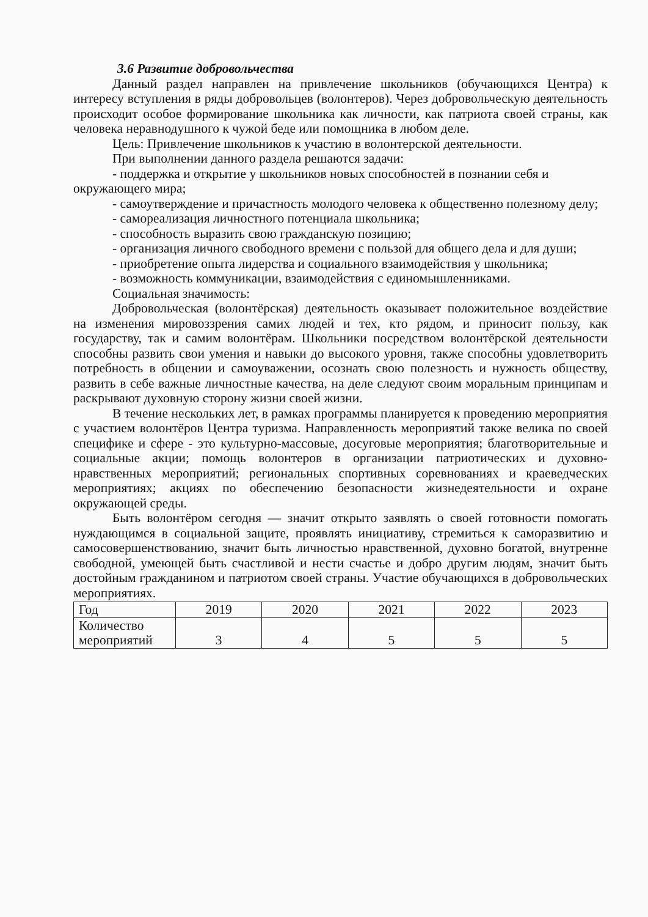3.6 Развитие добровольчества
Данный раздел направлен на привлечение школьников (обучающихся Центра) к интересу вступления в ряды добровольцев (волонтеров). Через добровольческую деятельность происходит особое формирование школьника как личности, как патриота своей страны, как человека неравнодушного к чужой беде или помощника в любом деле.
Цель: Привлечение школьников к участию в волонтерской деятельности.
При выполнении данного раздела решаются задачи:
- поддержка и открытие у школьников новых способностей в познании себя и окружающего мира;
- самоутверждение и причастность молодого человека к общественно полезному делу;
- самореализация личностного потенциала школьника;
- способность выразить свою гражданскую позицию;
- организация личного свободного времени с пользой для общего дела и для души;
- приобретение опыта лидерства и социального взаимодействия у школьника;
- возможность коммуникации, взаимодействия с единомышленниками.
Социальная значимость:
Добровольческая (волонтёрская) деятельность оказывает положительное воздействие на изменения мировоззрения самих людей и тех, кто рядом, и приносит пользу, как государству, так и самим волонтёрам. Школьники посредством волонтёрской деятельности способны развить свои умения и навыки до высокого уровня, также способны удовлетворить потребность в общении и самоуважении, осознать свою полезность и нужность обществу, развить в себе важные личностные качества, на деле следуют своим моральным принципам и раскрывают духовную сторону жизни своей жизни.
В течение нескольких лет, в рамках программы планируется к проведению мероприятия с участием волонтёров Центра туризма. Направленность мероприятий также велика по своей специфике и сфере - это культурно-массовые, досуговые мероприятия; благотворительные и социальные акции; помощь волонтеров в организации патриотических и духовно-нравственных мероприятий; региональных спортивных соревнованиях и краеведческих мероприятиях; акциях по обеспечению безопасности жизнедеятельности и охране окружающей среды.
Быть волонтёром сегодня — значит открыто заявлять о своей готовности помогать нуждающимся в социальной защите, проявлять инициативу, стремиться к саморазвитию и самосовершенствованию, значит быть личностью нравственной, духовно богатой, внутренне свободной, умеющей быть счастливой и нести счастье и добро другим людям, значит быть достойным гражданином и патриотом своей страны. Участие обучающихся в добровольческих мероприятиях.
| Год | 2019 | 2020 | 2021 | 2022 | 2023 |
| Количество мероприятий | 3 | 4 | 5 | 5 | 5 |